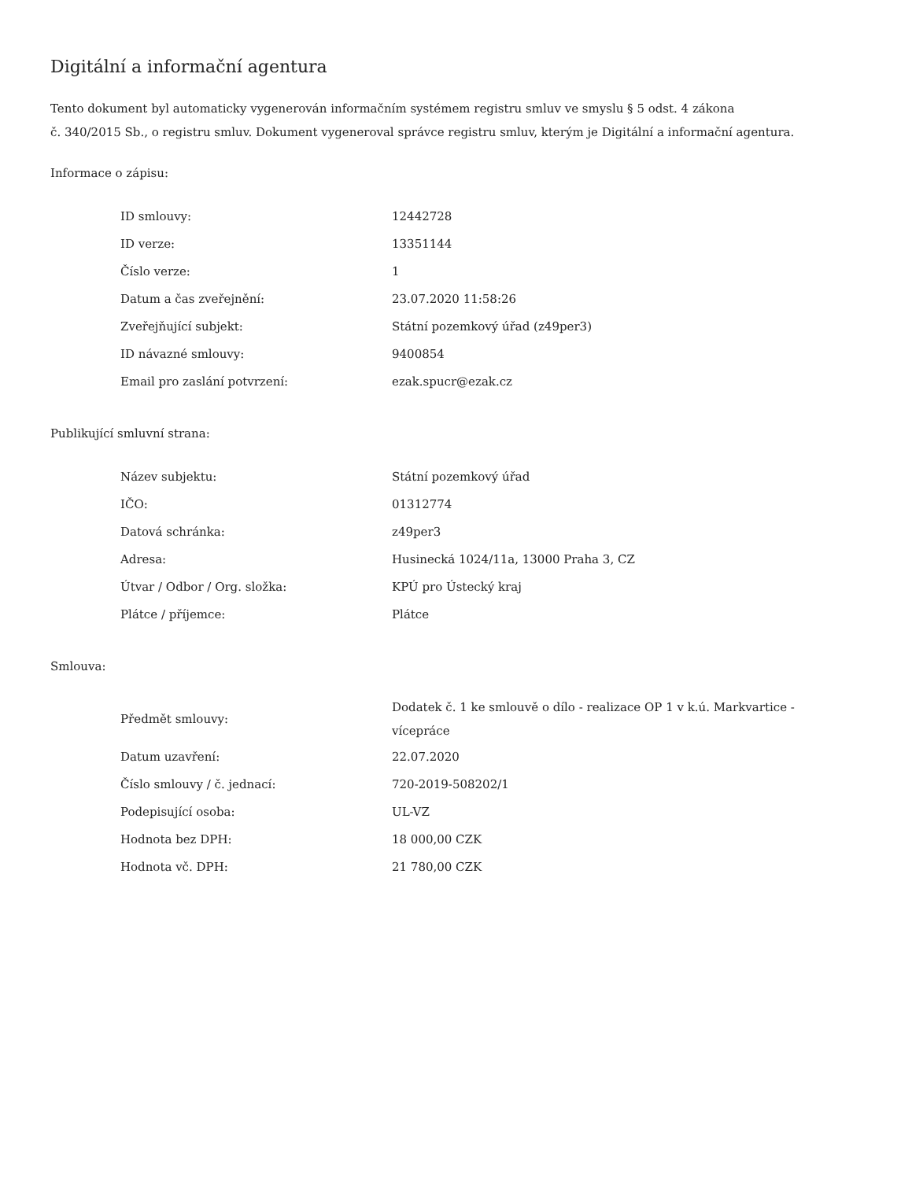Digitální a informační agentura
Tento dokument byl automaticky vygenerován informačním systémem registru smluv ve smyslu § 5 odst. 4 zákona
č. 340/2015 Sb., o registru smluv. Dokument vygeneroval správce registru smluv, kterým je Digitální a informační agentura.
Informace o zápisu:
| ID smlouvy: | 12442728 |
| ID verze: | 13351144 |
| Číslo verze: | 1 |
| Datum a čas zveřejnění: | 23.07.2020 11:58:26 |
| Zveřejňující subjekt: | Státní pozemkový úřad (z49per3) |
| ID návazné smlouvy: | 9400854 |
| Email pro zaslání potvrzení: | ezak.spucr@ezak.cz |
Publikující smluvní strana:
| Název subjektu: | Státní pozemkový úřad |
| IČO: | 01312774 |
| Datová schránka: | z49per3 |
| Adresa: | Husinecká 1024/11a, 13000 Praha 3, CZ |
| Útvar / Odbor / Org. složka: | KPÚ pro Ústecký kraj |
| Plátce / příjemce: | Plátce |
Smlouva:
| Předmět smlouvy: | Dodatek č. 1 ke smlouvě o dílo - realizace OP 1 v k.ú. Markvartice - vícepráce |
| Datum uzavření: | 22.07.2020 |
| Číslo smlouvy / č. jednací: | 720-2019-508202/1 |
| Podepisující osoba: | UL-VZ |
| Hodnota bez DPH: | 18 000,00 CZK |
| Hodnota vč. DPH: | 21 780,00 CZK |